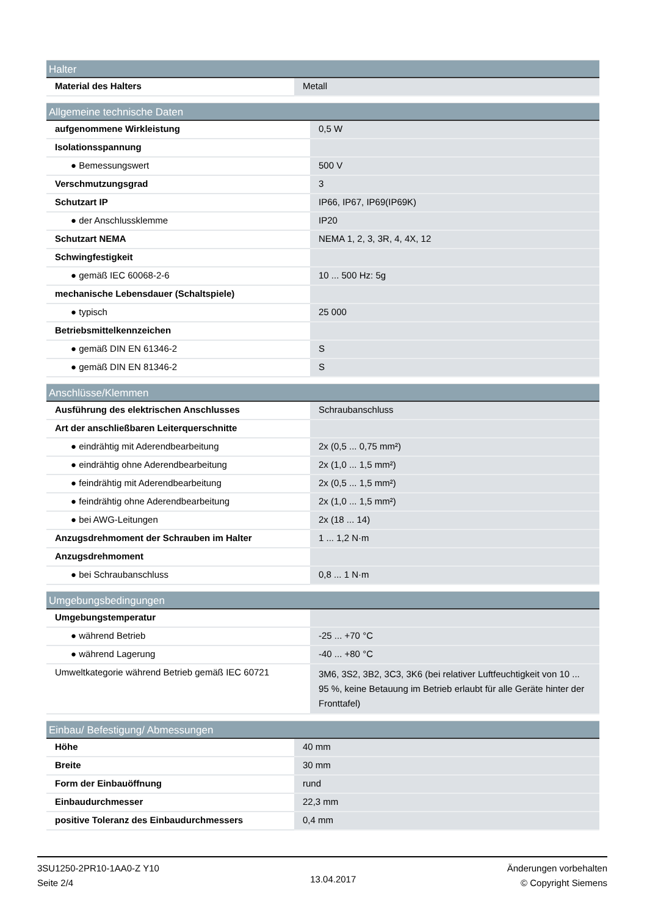| Halter | |
| --- | --- |
| Material des Halters | Metall |
| Allgemeine technische Daten | |
| --- | --- |
| aufgenommene Wirkleistung | 0,5 W |
| Isolationsspannung | |
| ● Bemessungswert | 500 V |
| Verschmutzungsgrad | 3 |
| Schutzart IP | IP66, IP67, IP69(IP69K) |
| ● der Anschlussklemme | IP20 |
| Schutzart NEMA | NEMA 1, 2, 3, 3R, 4, 4X, 12 |
| Schwingfestigkeit | |
| ● gemäß IEC 60068-2-6 | 10 ... 500 Hz: 5g |
| mechanische Lebensdauer (Schaltspiele) | |
| ● typisch | 25 000 |
| Betriebsmittelkennzeichen | |
| ● gemäß DIN EN 61346-2 | S |
| ● gemäß DIN EN 81346-2 | S |
| Anschlüsse/Klemmen | |
| --- | --- |
| Ausführung des elektrischen Anschlusses | Schraubanschluss |
| Art der anschließbaren Leiterquerschnitte | |
| ● eindrähtig mit Aderendbearbeitung | 2x (0,5 ... 0,75 mm²) |
| ● eindrähtig ohne Aderendbearbeitung | 2x (1,0 ... 1,5 mm²) |
| ● feindrähtig mit Aderendbearbeitung | 2x (0,5 ... 1,5 mm²) |
| ● feindrähtig ohne Aderendbearbeitung | 2x (1,0 ... 1,5 mm²) |
| ● bei AWG-Leitungen | 2x (18 ... 14) |
| Anzugsdrehmoment der Schrauben im Halter | 1 ... 1,2 N·m |
| Anzugsdrehmoment | |
| ● bei Schraubanschluss | 0,8 ... 1 N·m |
| Umgebungsbedingungen | |
| --- | --- |
| Umgebungstemperatur | |
| ● während Betrieb | -25 ... +70 °C |
| ● während Lagerung | -40 ... +80 °C |
| Umweltkategorie während Betrieb gemäß IEC 60721 | 3M6, 3S2, 3B2, 3C3, 3K6 (bei relativer Luftfeuchtigkeit von 10 ... 95 %, keine Betauung im Betrieb erlaubt für alle Geräte hinter der Fronttafel) |
| Einbau/ Befestigung/ Abmessungen | |
| --- | --- |
| Höhe | 40 mm |
| Breite | 30 mm |
| Form der Einbauöffnung | rund |
| Einbaudurchmesser | 22,3 mm |
| positive Toleranz des Einbaudurchmessers | 0,4 mm |
3SU1250-2PR10-1AA0-Z Y10
Seite 2/4
13.04.2017
Änderungen vorbehalten
© Copyright Siemens